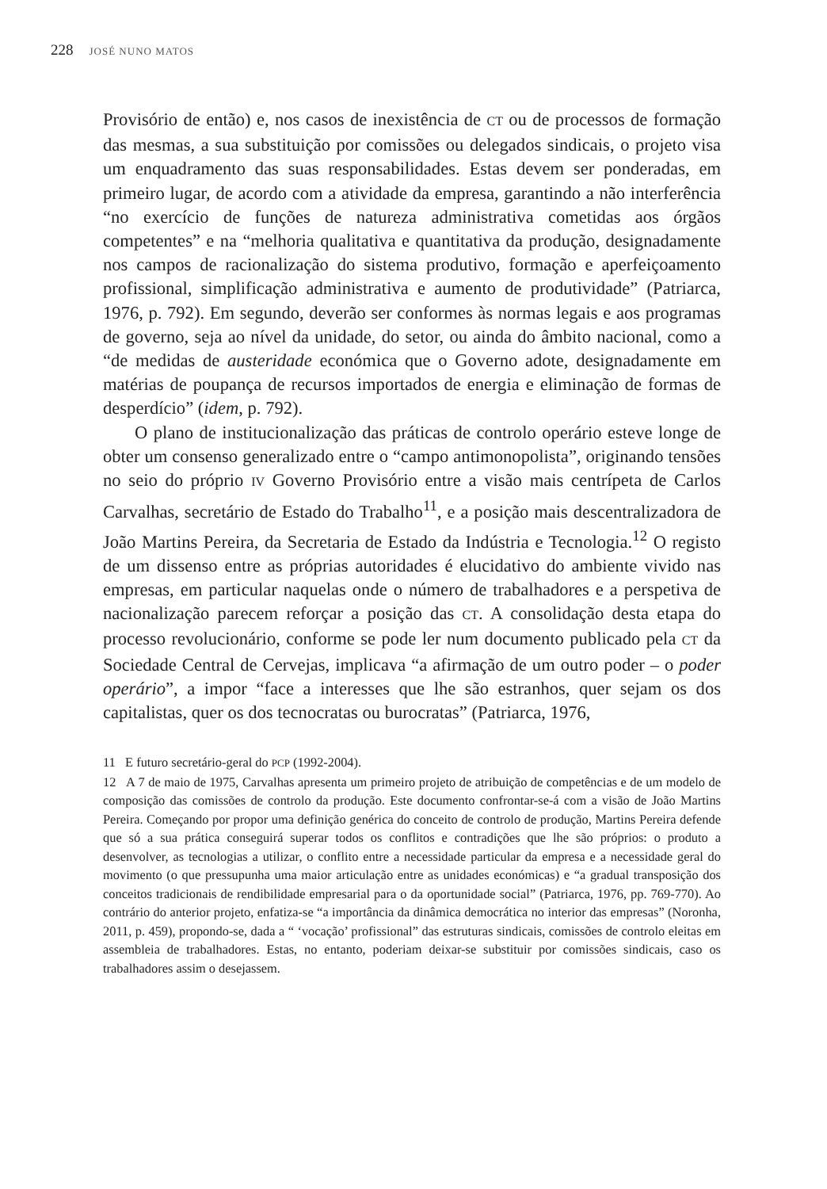228 JOSÉ NUNO MATOS
Provisório de então) e, nos casos de inexistência de CT ou de processos de formação das mesmas, a sua substituição por comissões ou delegados sindicais, o projeto visa um enquadramento das suas responsabilidades. Estas devem ser ponderadas, em primeiro lugar, de acordo com a atividade da empresa, garantindo a não interferência “no exercício de funções de natureza administrativa cometidas aos órgãos competentes” e na “melhoria qualitativa e quantitativa da produção, designadamente nos campos de racionalização do sistema produtivo, formação e aperfeiçoamento profissional, simplificação administrativa e aumento de produtividade” (Patriarca, 1976, p. 792). Em segundo, deverão ser conformes às normas legais e aos programas de governo, seja ao nível da unidade, do setor, ou ainda do âmbito nacional, como a “de medidas de austeridade económica que o Governo adote, designadamente em matérias de poupança de recursos importados de energia e eliminação de formas de desperdício” (idem, p. 792).
O plano de institucionalização das práticas de controlo operário esteve longe de obter um consenso generalizado entre o “campo antimonopolista”, originando tensões no seio do próprio IV Governo Provisório entre a visão mais centrípeta de Carlos Carvalhas, secretário de Estado do Trabalho<sup>11</sup>, e a posição mais descentralizadora de João Martins Pereira, da Secretaria de Estado da Indústria e Tecnologia.<sup>12</sup> O registo de um dissenso entre as próprias autoridades é elucidativo do ambiente vivido nas empresas, em particular naquelas onde o número de trabalhadores e a perspetiva de nacionalização parecem reforçar a posição das CT. A consolidação desta etapa do processo revolucionário, conforme se pode ler num documento publicado pela CT da Sociedade Central de Cervejas, implicava “a afirmação de um outro poder – o poder operário”, a impor “face a interesses que lhe são estranhos, quer sejam os dos capitalistas, quer os dos tecnocratas ou burocratas” (Patriarca, 1976,
11 E futuro secretário-geral do PCP (1992-2004).
12 A 7 de maio de 1975, Carvalhas apresenta um primeiro projeto de atribuição de competências e de um modelo de composição das comissões de controlo da produção. Este documento confrontar-se-á com a visão de João Martins Pereira. Começando por propor uma definição genérica do conceito de controlo de produção, Martins Pereira defende que só a sua prática conseguirá superar todos os conflitos e contradições que lhe são próprios: o produto a desenvolver, as tecnologias a utilizar, o conflito entre a necessidade particular da empresa e a necessidade geral do movimento (o que pressupunha uma maior articulação entre as unidades económicas) e “a gradual transposição dos conceitos tradicionais de rendibilidade empresarial para o da oportunidade social” (Patriarca, 1976, pp. 769-770). Ao contrário do anterior projeto, enfatiza-se “a importância da dinâmica democrática no interior das empresas” (Noronha, 2011, p. 459), propondo-se, dada a “ ‘vocação’ profissional” das estruturas sindicais, comissões de controlo eleitas em assembleia de trabalhadores. Estas, no entanto, poderiam deixar-se substituir por comissões sindicais, caso os trabalhadores assim o desejassem.